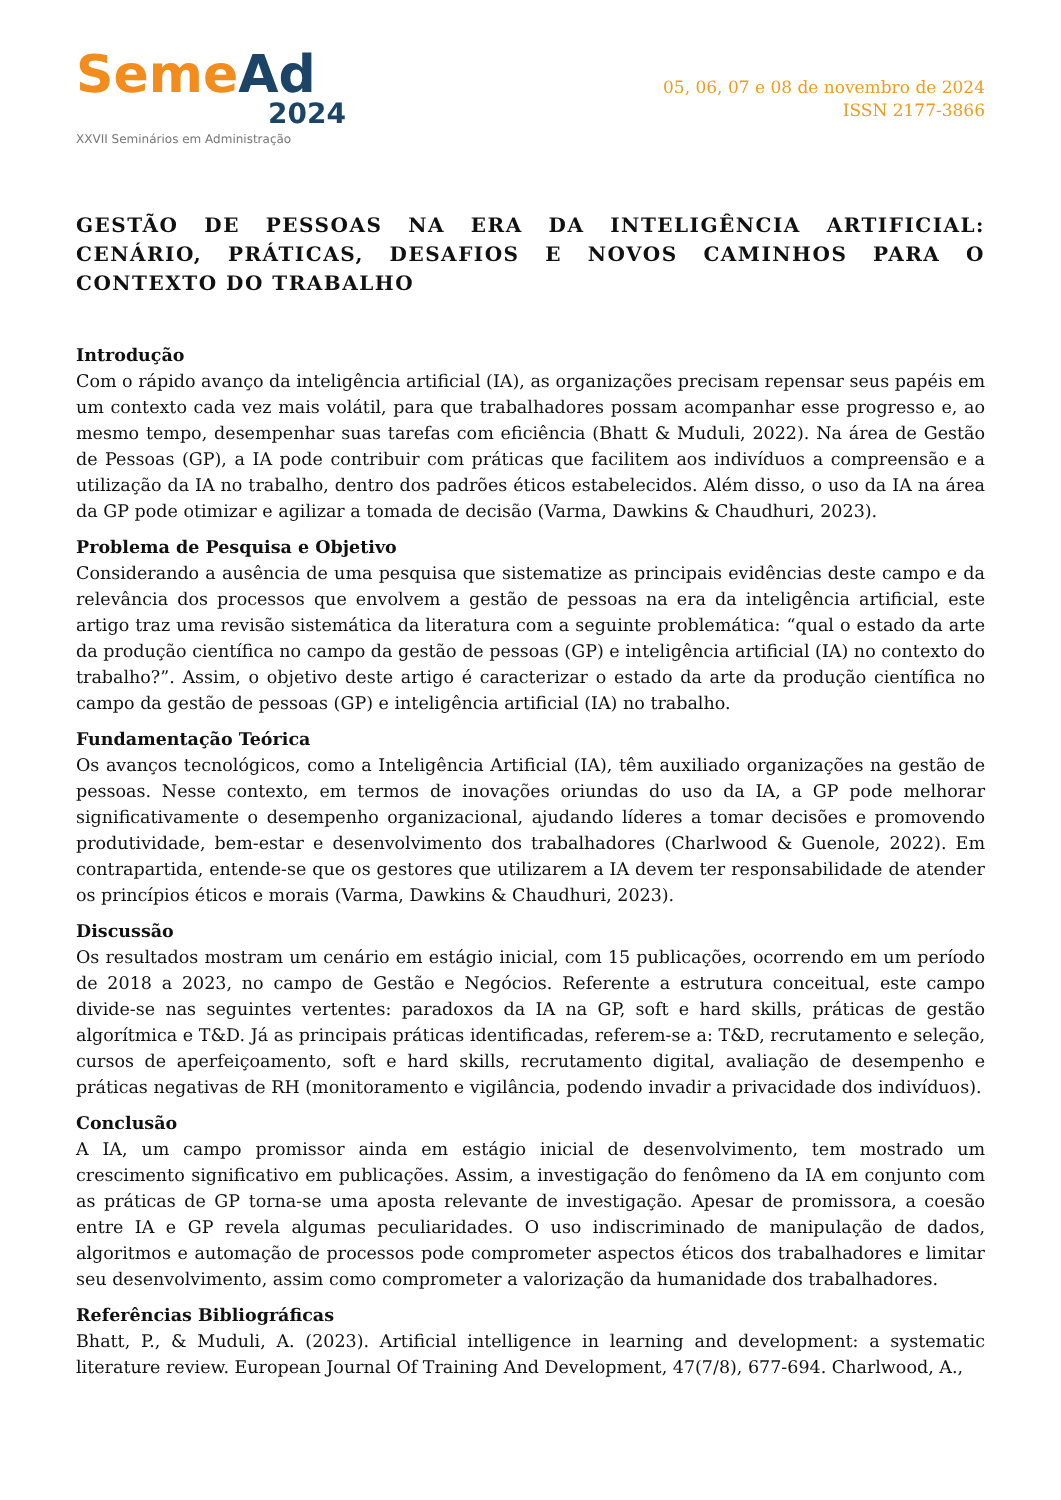Seme Ad
2024
XXVII Seminários em Administração
05, 06, 07 e 08 de novembro de 2024
ISSN 2177-3866
GESTÃO DE PESSOAS NA ERA DA INTELIGÊNCIA ARTIFICIAL: CENÁRIO, PRÁTICAS, DESAFIOS E NOVOS CAMINHOS PARA O CONTEXTO DO TRABALHO
Introdução
Com o rápido avanço da inteligência artificial (IA), as organizações precisam repensar seus papéis em um contexto cada vez mais volátil, para que trabalhadores possam acompanhar esse progresso e, ao mesmo tempo, desempenhar suas tarefas com eficiência (Bhatt & Muduli, 2022). Na área de Gestão de Pessoas (GP), a IA pode contribuir com práticas que facilitem aos indivíduos a compreensão e a utilização da IA no trabalho, dentro dos padrões éticos estabelecidos. Além disso, o uso da IA na área da GP pode otimizar e agilizar a tomada de decisão (Varma, Dawkins & Chaudhuri, 2023).
Problema de Pesquisa e Objetivo
Considerando a ausência de uma pesquisa que sistematize as principais evidências deste campo e da relevância dos processos que envolvem a gestão de pessoas na era da inteligência artificial, este artigo traz uma revisão sistemática da literatura com a seguinte problemática: “qual o estado da arte da produção científica no campo da gestão de pessoas (GP) e inteligência artificial (IA) no contexto do trabalho?”. Assim, o objetivo deste artigo é caracterizar o estado da arte da produção científica no campo da gestão de pessoas (GP) e inteligência artificial (IA) no trabalho.
Fundamentação Teórica
Os avanços tecnológicos, como a Inteligência Artificial (IA), têm auxiliado organizações na gestão de pessoas. Nesse contexto, em termos de inovações oriundas do uso da IA, a GP pode melhorar significativamente o desempenho organizacional, ajudando líderes a tomar decisões e promovendo produtividade, bem-estar e desenvolvimento dos trabalhadores (Charlwood & Guenole, 2022). Em contrapartida, entende-se que os gestores que utilizarem a IA devem ter responsabilidade de atender os princípios éticos e morais (Varma, Dawkins & Chaudhuri, 2023).
Discussão
Os resultados mostram um cenário em estágio inicial, com 15 publicações, ocorrendo em um período de 2018 a 2023, no campo de Gestão e Negócios. Referente a estrutura conceitual, este campo divide-se nas seguintes vertentes: paradoxos da IA na GP, soft e hard skills, práticas de gestão algorítmica e T&D. Já as principais práticas identificadas, referem-se a: T&D, recrutamento e seleção, cursos de aperfeiçoamento, soft e hard skills, recrutamento digital, avaliação de desempenho e práticas negativas de RH (monitoramento e vigilância, podendo invadir a privacidade dos indivíduos).
Conclusão
A IA, um campo promissor ainda em estágio inicial de desenvolvimento, tem mostrado um crescimento significativo em publicações. Assim, a investigação do fenômeno da IA em conjunto com as práticas de GP torna-se uma aposta relevante de investigação. Apesar de promissora, a coesão entre IA e GP revela algumas peculiaridades. O uso indiscriminado de manipulação de dados, algoritmos e automação de processos pode comprometer aspectos éticos dos trabalhadores e limitar seu desenvolvimento, assim como comprometer a valorização da humanidade dos trabalhadores.
Referências Bibliográficas
Bhatt, P., & Muduli, A. (2023). Artificial intelligence in learning and development: a systematic literature review. European Journal Of Training And Development, 47(7/8), 677-694. Charlwood, A.,